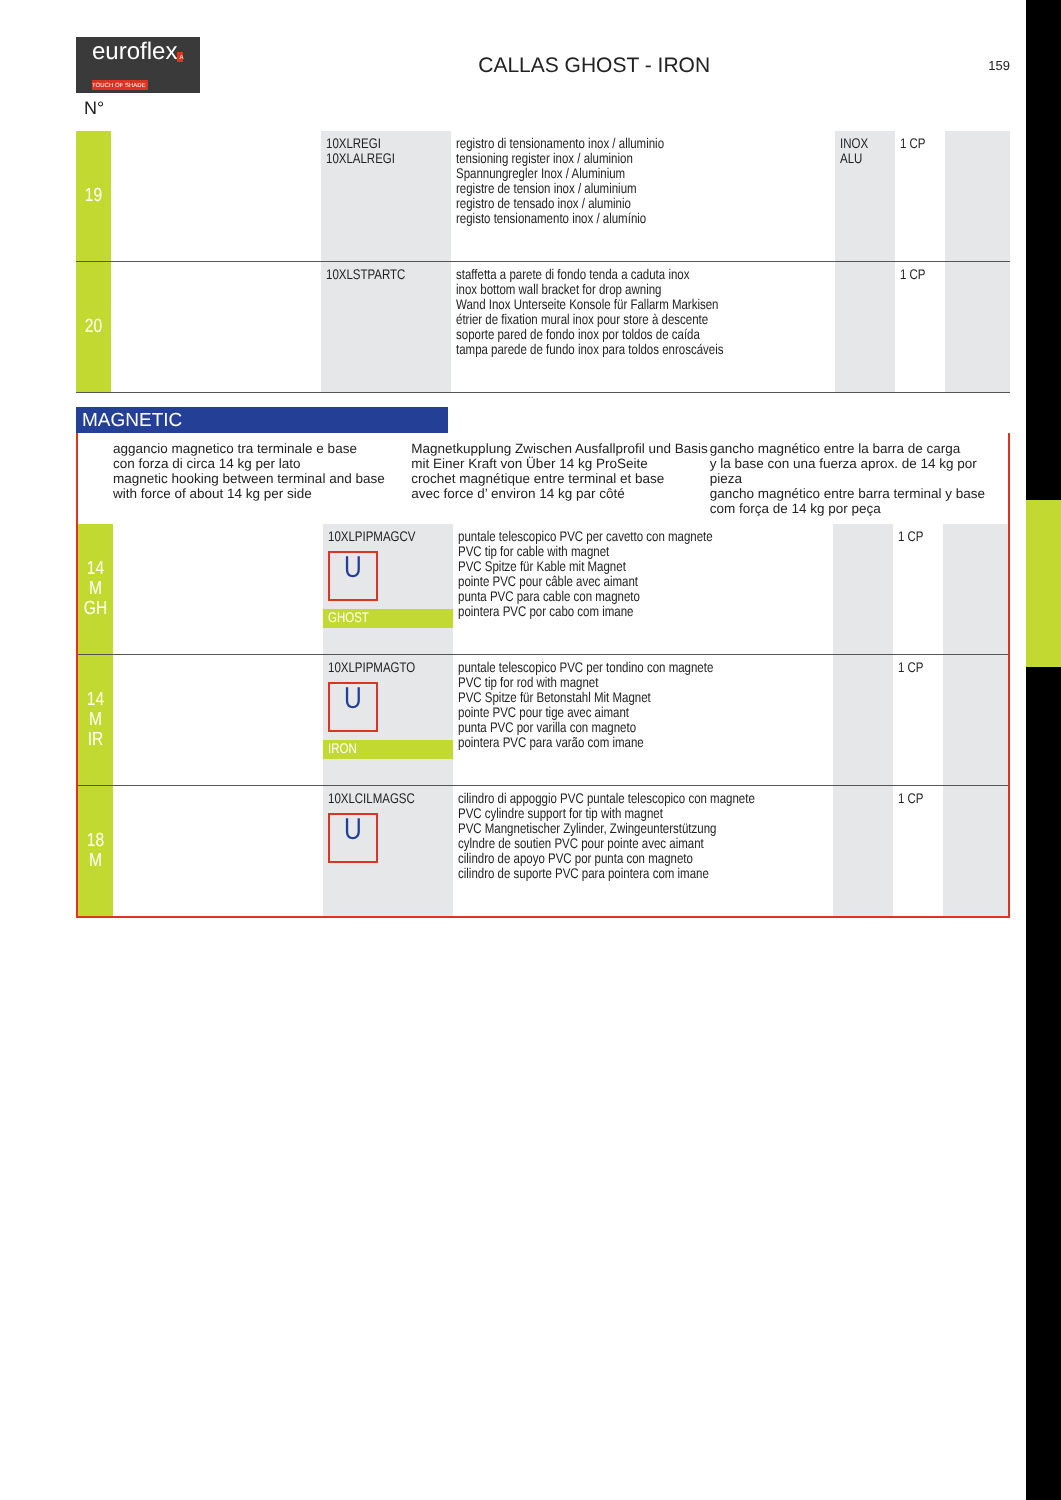euroflexA TOUCH OF SHADE
CALLAS GHOST - IRON
159
N°
| 19 | | 10XLREGI 10XLALREGI | registro di tensionamento inox / alluminio tensioning register inox / aluminion Spannungregler Inox / Aluminium registre de tension inox / aluminium registro de tensado inox / aluminio registo tensionamento inox / alumínio | INOX ALU | 1 CP | |
| 20 | | 10XLSTPARTC | staffetta a parete di fondo tenda a caduta inox inox bottom wall bracket for drop awning Wand Inox Unterseite Konsole für Fallarm Markisen étrier de fixation mural inox pour store à descente soporte pared de fondo inox por toldos de caída tampa parede de fundo inox para toldos enroscáveis | | 1 CP | |
MAGNETIC
aggancio magnetico tra terminale e base
con forza di circa 14 kg per lato
magnetic hooking between terminal and base
with force of about 14 kg per side
Magnetkupplung Zwischen Ausfallprofil und Basis
mit Einer Kraft von Über 14 kg ProSeite
crochet magnétique entre terminal et base
avec force d’ environ 14 kg par côté
gancho magnético entre la barra de carga
y la base con una fuerza aprox. de 14 kg por pieza
gancho magnético entre barra terminal y base
com força de 14 kg por peça
| 14 M GH | | 10XLPIPMAGCV U GHOST | puntale telescopico PVC per cavetto con magnete PVC tip for cable with magnet PVC Spitze für Kable mit Magnet pointe PVC pour câble avec aimant punta PVC para cable con magneto pointera PVC por cabo com imane | | 1 CP | |
| 14 M IR | | 10XLPIPMAGTO U IRON | puntale telescopico PVC per tondino con magnete PVC tip for rod with magnet PVC Spitze für Betonstahl Mit Magnet pointe PVC pour tige avec aimant punta PVC por varilla con magneto pointera PVC para varão com imane | | 1 CP | |
| 18 M | | 10XLCILMAGSC U | cilindro di appoggio PVC puntale telescopico con magnete PVC cylindre support for tip with magnet PVC Mangnetischer Zylinder, Zwingeunterstützung cylndre de soutien PVC pour pointe avec aimant cilindro de apoyo PVC por punta con magneto cilindro de suporte PVC para pointera com imane | | 1 CP | |